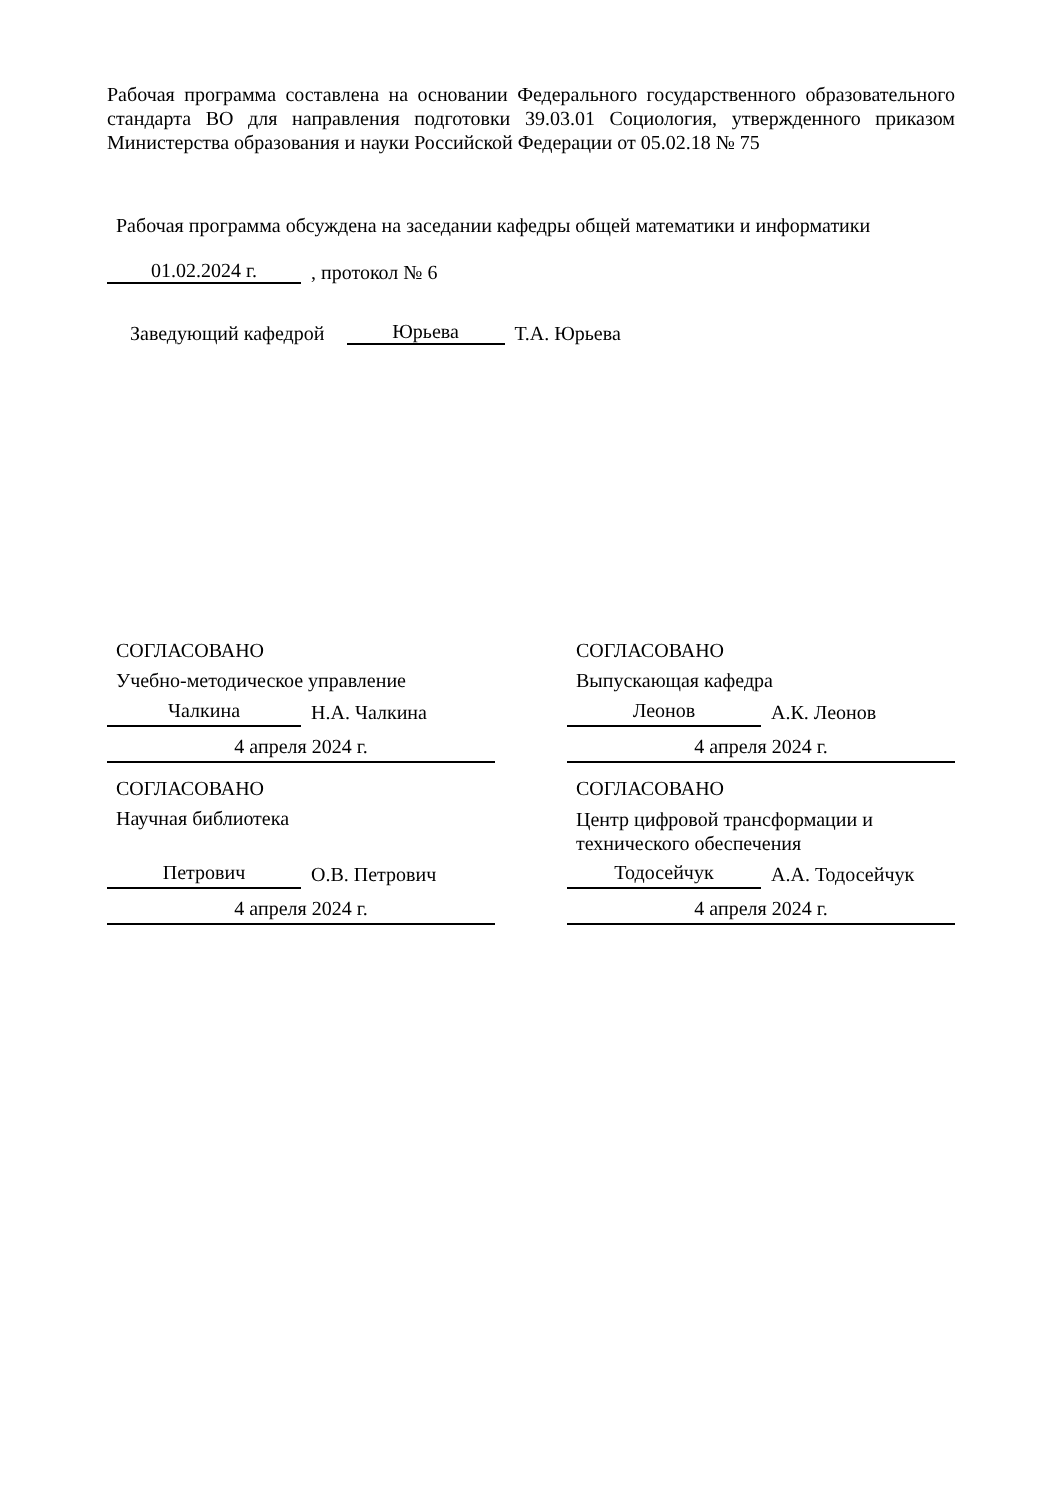Рабочая программа составлена на основании Федерального государственного образовательного стандарта ВО для направления подготовки 39.03.01 Социология, утвержденного приказом Министерства образования и науки Российской Федерации от 05.02.18 № 75
Рабочая программа обсуждена на заседании кафедры общей математики и информатики
01.02.2024 г., протокол № 6
Заведующий кафедрой Юрьева Т.А. Юрьева
СОГЛАСОВАНО
Учебно-методическое управление
Чалкина Н.А. Чалкина
4 апреля 2024 г.
СОГЛАСОВАНО
Научная библиотека
Петрович О.В. Петрович
4 апреля 2024 г.
СОГЛАСОВАНО
Выпускающая кафедра
Леонов А.К. Леонов
4 апреля 2024 г.
СОГЛАСОВАНО
Центр цифровой трансформации и технического обеспечения
Тодосейчук А.А. Тодосейчук
4 апреля 2024 г.